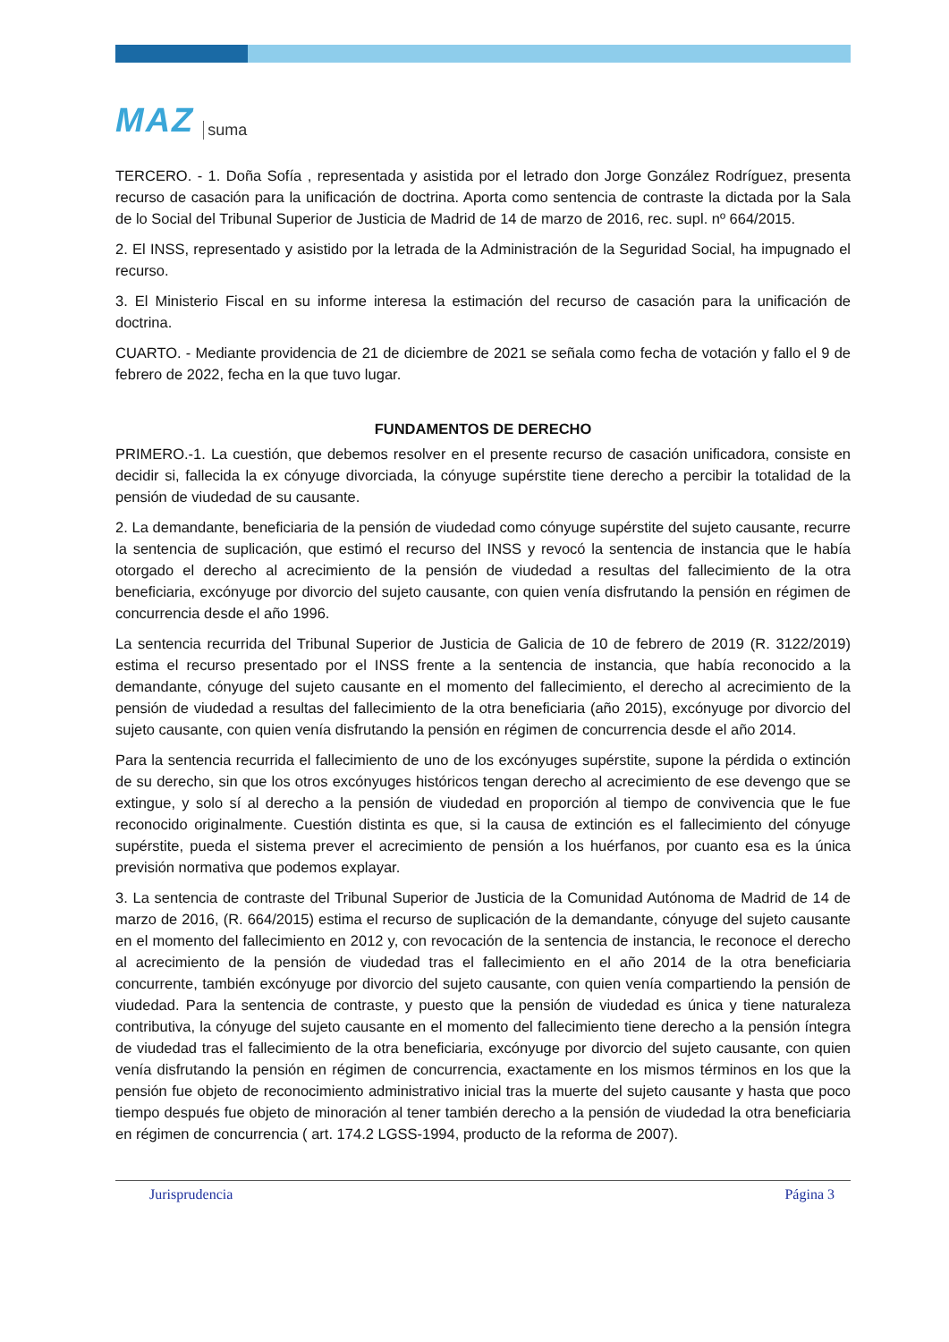MAZ suma
TERCERO. - 1. Doña Sofía , representada y asistida por el letrado don Jorge González Rodríguez, presenta recurso de casación para la unificación de doctrina. Aporta como sentencia de contraste la dictada por la Sala de lo Social del Tribunal Superior de Justicia de Madrid de 14 de marzo de 2016, rec. supl. nº 664/2015.
2. El INSS, representado y asistido por la letrada de la Administración de la Seguridad Social, ha impugnado el recurso.
3. El Ministerio Fiscal en su informe interesa la estimación del recurso de casación para la unificación de doctrina.
CUARTO. - Mediante providencia de 21 de diciembre de 2021 se señala como fecha de votación y fallo el 9 de febrero de 2022, fecha en la que tuvo lugar.
FUNDAMENTOS DE DERECHO
PRIMERO.-1. La cuestión, que debemos resolver en el presente recurso de casación unificadora, consiste en decidir si, fallecida la ex cónyuge divorciada, la cónyuge supérstite tiene derecho a percibir la totalidad de la pensión de viudedad de su causante.
2. La demandante, beneficiaria de la pensión de viudedad como cónyuge supérstite del sujeto causante, recurre la sentencia de suplicación, que estimó el recurso del INSS y revocó la sentencia de instancia que le había otorgado el derecho al acrecimiento de la pensión de viudedad a resultas del fallecimiento de la otra beneficiaria, excónyuge por divorcio del sujeto causante, con quien venía disfrutando la pensión en régimen de concurrencia desde el año 1996.
La sentencia recurrida del Tribunal Superior de Justicia de Galicia de 10 de febrero de 2019 (R. 3122/2019) estima el recurso presentado por el INSS frente a la sentencia de instancia, que había reconocido a la demandante, cónyuge del sujeto causante en el momento del fallecimiento, el derecho al acrecimiento de la pensión de viudedad a resultas del fallecimiento de la otra beneficiaria (año 2015), excónyuge por divorcio del sujeto causante, con quien venía disfrutando la pensión en régimen de concurrencia desde el año 2014.
Para la sentencia recurrida el fallecimiento de uno de los excónyuges supérstite, supone la pérdida o extinción de su derecho, sin que los otros excónyuges históricos tengan derecho al acrecimiento de ese devengo que se extingue, y solo sí al derecho a la pensión de viudedad en proporción al tiempo de convivencia que le fue reconocido originalmente. Cuestión distinta es que, si la causa de extinción es el fallecimiento del cónyuge supérstite, pueda el sistema prever el acrecimiento de pensión a los huérfanos, por cuanto esa es la única previsión normativa que podemos explayar.
3. La sentencia de contraste del Tribunal Superior de Justicia de la Comunidad Autónoma de Madrid de 14 de marzo de 2016, (R. 664/2015) estima el recurso de suplicación de la demandante, cónyuge del sujeto causante en el momento del fallecimiento en 2012 y, con revocación de la sentencia de instancia, le reconoce el derecho al acrecimiento de la pensión de viudedad tras el fallecimiento en el año 2014 de la otra beneficiaria concurrente, también excónyuge por divorcio del sujeto causante, con quien venía compartiendo la pensión de viudedad. Para la sentencia de contraste, y puesto que la pensión de viudedad es única y tiene naturaleza contributiva, la cónyuge del sujeto causante en el momento del fallecimiento tiene derecho a la pensión íntegra de viudedad tras el fallecimiento de la otra beneficiaria, excónyuge por divorcio del sujeto causante, con quien venía disfrutando la pensión en régimen de concurrencia, exactamente en los mismos términos en los que la pensión fue objeto de reconocimiento administrativo inicial tras la muerte del sujeto causante y hasta que poco tiempo después fue objeto de minoración al tener también derecho a la pensión de viudedad la otra beneficiaria en régimen de concurrencia ( art. 174.2 LGSS-1994, producto de la reforma de 2007).
Jurisprudencia Página 3